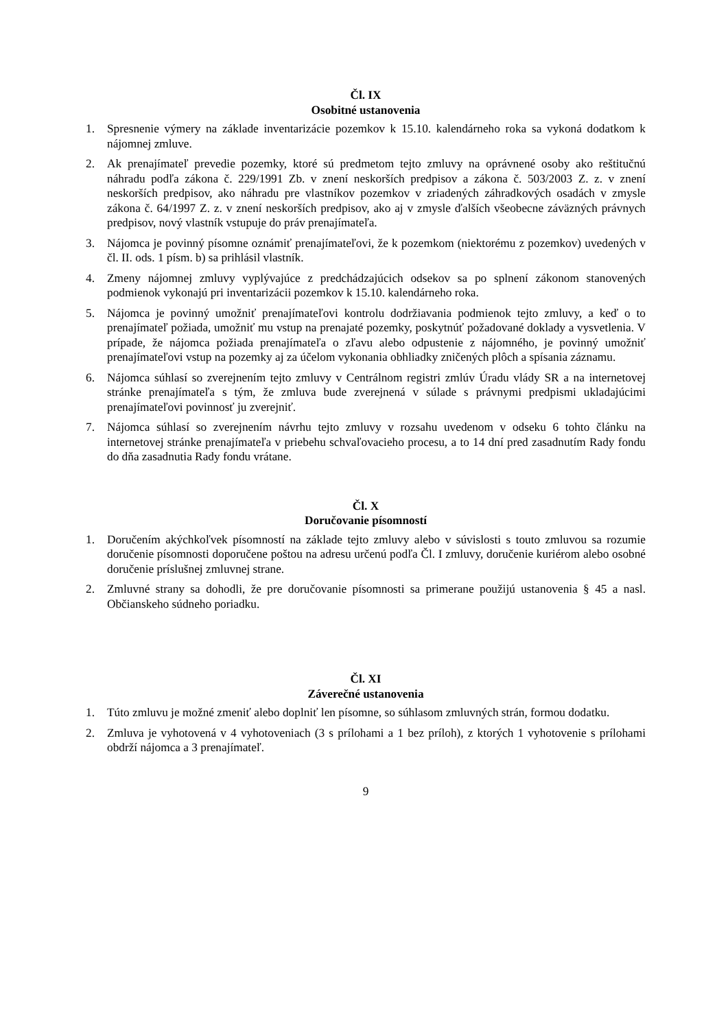Čl. IX
Osobitné ustanovenia
1. Spresnenie výmery na základe inventarizácie pozemkov k 15.10. kalendárneho roka sa vykoná dodatkom k nájomnej zmluve.
2. Ak prenajímateľ prevedie pozemky, ktoré sú predmetom tejto zmluvy na oprávnené osoby ako reštitučnú náhradu podľa zákona č. 229/1991 Zb. v znení neskorších predpisov a zákona č. 503/2003 Z. z. v znení neskorších predpisov, ako náhradu pre vlastníkov pozemkov v zriadených záhradkových osadách v zmysle zákona č. 64/1997 Z. z. v znení neskorších predpisov, ako aj v zmysle ďalších všeobecne záväzných právnych predpisov, nový vlastník vstupuje do práv prenajímateľa.
3. Nájomca je povinný písomne oznámiť prenajímateľovi, že k pozemkom (niektorému z pozemkov) uvedených v čl. II. ods. 1 písm. b) sa prihlásil vlastník.
4. Zmeny nájomnej zmluvy vyplývajúce z predchádzajúcich odsekov sa po splnení zákonom stanovených podmienok vykonajú pri inventarizácii pozemkov k 15.10. kalendárneho roka.
5. Nájomca je povinný umožniť prenajímateľovi kontrolu dodržiavania podmienok tejto zmluvy, a keď o to prenajímateľ požiada, umožniť mu vstup na prenajaté pozemky, poskytnúť požadované doklady a vysvetlenia. V prípade, že nájomca požiada prenajímateľa o zľavu alebo odpustenie z nájomného, je povinný umožniť prenajímateľovi vstup na pozemky aj za účelom vykonania obhliadky zničených plôch a spísania záznamu.
6. Nájomca súhlasí so zverejnením tejto zmluvy v Centrálnom registri zmlúv Úradu vlády SR a na internetovej stránke prenajímateľa s tým, že zmluva bude zverejnená v súlade s právnymi predpismi ukladajúcimi prenajímateľovi povinnosť ju zverejniť.
7. Nájomca súhlasí so zverejnením návrhu tejto zmluvy v rozsahu uvedenom v odseku 6 tohto článku na internetovej stránke prenajímateľa v priebehu schvaľovacieho procesu, a to 14 dní pred zasadnutím Rady fondu do dňa zasadnutia Rady fondu vrátane.
Čl. X
Doručovanie písomností
1. Doručením akýchkoľvek písomností na základe tejto zmluvy alebo v súvislosti s touto zmluvou sa rozumie doručenie písomnosti doporučene poštou na adresu určenú podľa Čl. I zmluvy, doručenie kuriérom alebo osobné doručenie príslušnej zmluvnej strane.
2. Zmluvné strany sa dohodli, že pre doručovanie písomnosti sa primerane použijú ustanovenia § 45 a nasl. Občianskeho súdneho poriadku.
Čl. XI
Záverečné ustanovenia
1. Túto zmluvu je možné zmeniť alebo doplniť len písomne, so súhlasom zmluvných strán, formou dodatku.
2. Zmluva je vyhotovená v 4 vyhotoveniach (3 s prílohami a 1 bez príloh), z ktorých 1 vyhotovenie s prílohami obdrží nájomca a 3 prenajímateľ.
9